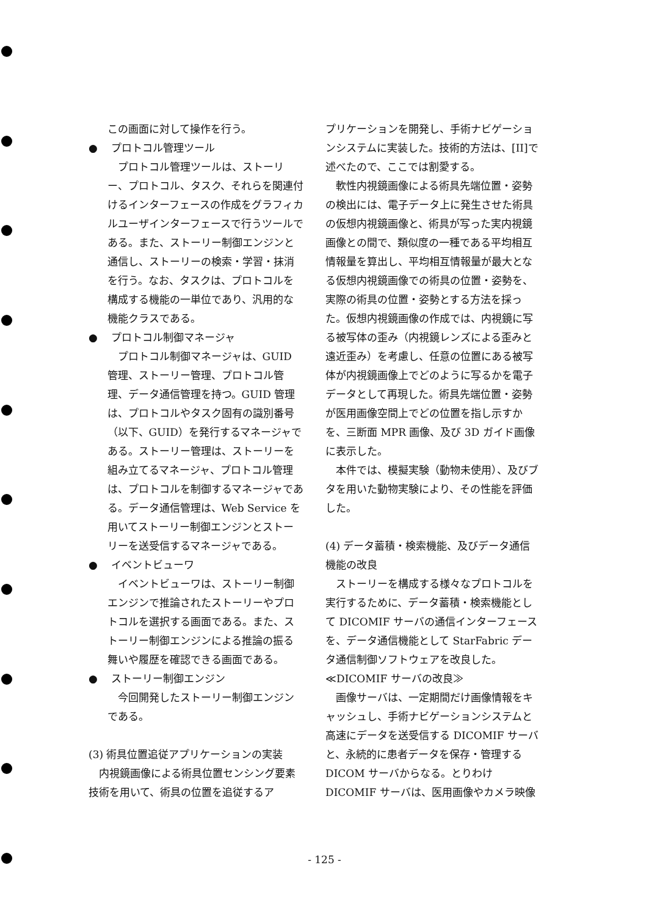この画面に対して操作を行う。
● 　プロトコル管理ツール
プロトコル管理ツールは、ストーリー、プロトコル、タスク、それらを関連付けるインターフェースの作成をグラフィカルユーザインターフェースで行うツールである。また、ストーリー制御エンジンと通信し、ストーリーの検索・学習・抹消を行う。なお、タスクは、プロトコルを構成する機能の一単位であり、汎用的な機能クラスである。
● 　プロトコル制御マネージャ
プロトコル制御マネージャは、GUID 管理、ストーリー管理、プロトコル管理、データ通信管理を持つ。GUID 管理は、プロトコルやタスク固有の識別番号（以下、GUID）を発行するマネージャである。ストーリー管理は、ストーリーを組み立てるマネージャ、プロトコル管理は、プロトコルを制御するマネージャである。データ通信管理は、Web Service を用いてストーリー制御エンジンとストーリーを送受信するマネージャである。
● 　イベントビューワ
イベントビューワは、ストーリー制御エンジンで推論されたストーリーやプロトコルを選択する画面である。また、ストーリー制御エンジンによる推論の振る舞いや履歴を確認できる画面である。
● 　ストーリー制御エンジン
今回開発したストーリー制御エンジンである。
(3) 術具位置追従アプリケーションの実装
内視鏡画像による術具位置センシング要素技術を用いて、術具の位置を追従するア
プリケーションを開発し、手術ナビゲーションシステムに実装した。技術的方法は、[II]で述べたので、ここでは割愛する。
軟性内視鏡画像による術具先端位置・姿勢の検出には、電子データ上に発生させた術具の仮想内視鏡画像と、術具が写った実内視鏡画像との間で、類似度の一種である平均相互情報量を算出し、平均相互情報量が最大となる仮想内視鏡画像での術具の位置・姿勢を、実際の術具の位置・姿勢とする方法を採った。仮想内視鏡画像の作成では、内視鏡に写る被写体の歪み（内視鏡レンズによる歪みと遠近歪み）を考慮し、任意の位置にある被写体が内視鏡画像上でどのように写るかを電子データとして再現した。術具先端位置・姿勢が医用画像空間上でどの位置を指し示すかを、三断面 MPR 画像、及び 3D ガイド画像に表示した。
本件では、模擬実験（動物未使用）、及びブタを用いた動物実験により、その性能を評価した。
(4) データ蓄積・検索機能、及びデータ通信機能の改良
ストーリーを構成する様々なプロトコルを実行するために、データ蓄積・検索機能として DICOMIF サーバの通信インターフェースを、データ通信機能として StarFabric データ通信制御ソフトウェアを改良した。
≪DICOMIF サーバの改良≫
画像サーバは、一定期間だけ画像情報をキャッシュし、手術ナビゲーションシステムと高速にデータを送受信する DICOMIF サーバと、永続的に患者データを保存・管理する DICOM サーバからなる。とりわけ DICOMIF サーバは、医用画像やカメラ映像
- 125 -